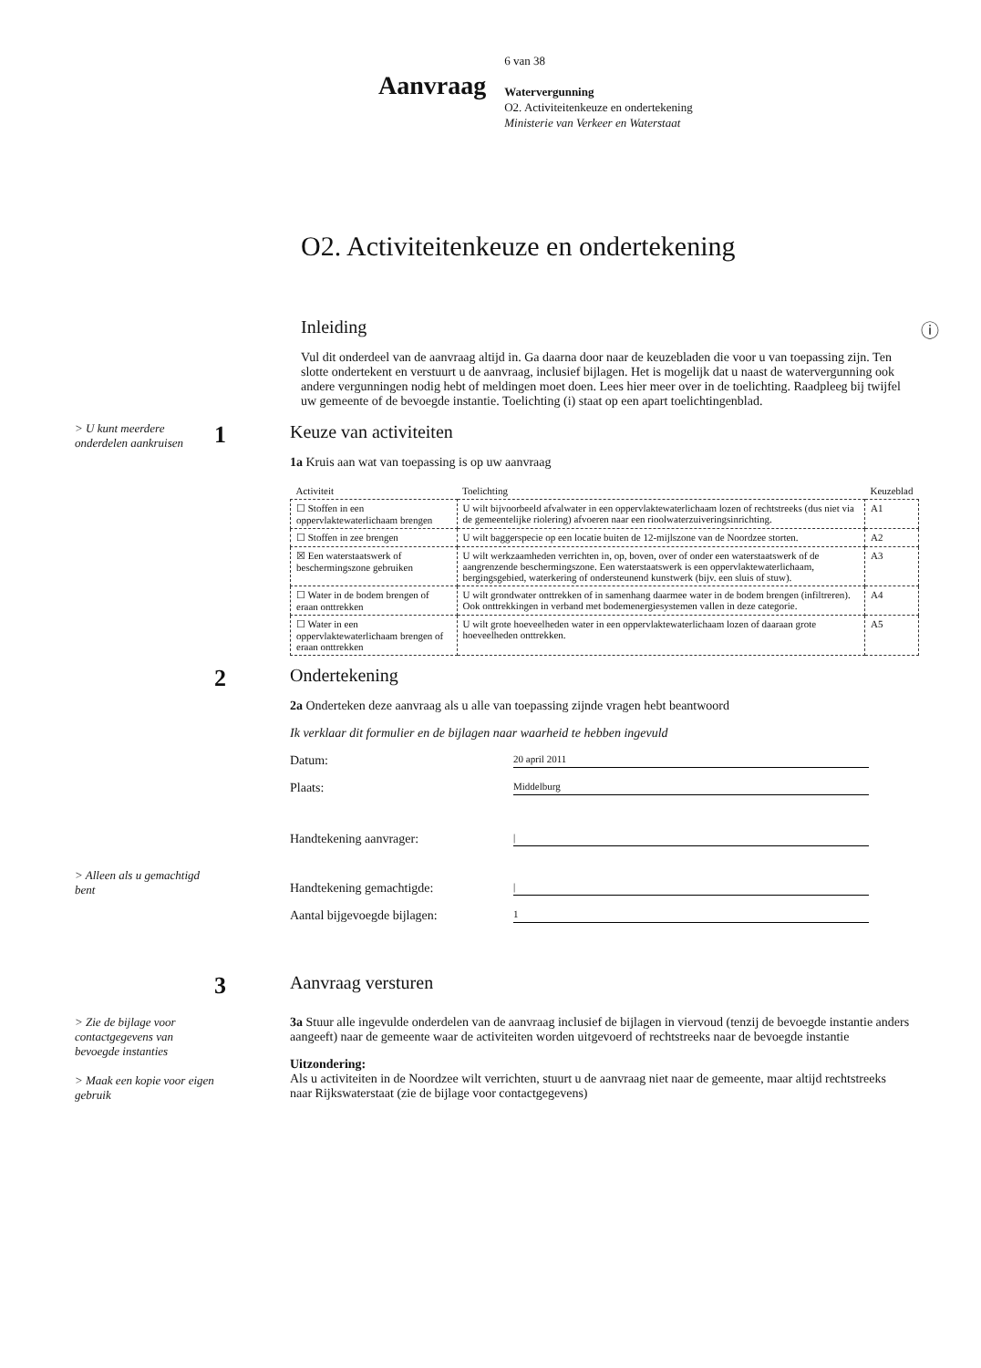Aanvraag
6 van 38
Watervergunning
O2. Activiteitenkeuze en ondertekening
Ministerie van Verkeer en Waterstaat
O2. Activiteitenkeuze en ondertekening
Inleiding ⓘ
Vul dit onderdeel van de aanvraag altijd in. Ga daarna door naar de keuzebladen die voor u van toepassing zijn. Ten slotte ondertekent en verstuurt u de aanvraag, inclusief bijlagen. Het is mogelijk dat u naast de watervergunning ook andere vergunningen nodig hebt of meldingen moet doen. Lees hier meer over in de toelichting. Raadpleeg bij twijfel uw gemeente of de bevoegde instantie. Toelichting (i) staat op een apart toelichtingenblad.
> U kunt meerdere onderdelen aankruisen
1
Keuze van activiteiten
1a Kruis aan wat van toepassing is op uw aanvraag
| Activiteit | Toelichting | Keuzeblad |
| --- | --- | --- |
| ☐ Stoffen in een oppervlaktewaterlichaam brengen | U wilt bijvoorbeeld afvalwater in een oppervlaktewaterlichaam lozen of rechtstreeks (dus niet via de gemeentelijke riolering) afvoeren naar een rioolwaterzuiveringsinrichting. | A1 |
| ☐ Stoffen in zee brengen | U wilt baggerspecie op een locatie buiten de 12-mijlszone van de Noordzee storten. | A2 |
| ☒ Een waterstaatswerk of beschermingszone gebruiken | U wilt werkzaamheden verrichten in, op, boven, over of onder een waterstaatswerk of de aangrenzende beschermingszone. Een waterstaatswerk is een oppervlaktewaterlichaam, bergingsgebied, waterkering of ondersteunend kunstwerk (bijv. een sluis of stuw). | A3 |
| ☐ Water in de bodem brengen of eraan onttrekken | U wilt grondwater onttrekken of in samenhang daarmee water in de bodem brengen (infiltreren). Ook onttrekkingen in verband met bodemenergiesystemen vallen in deze categorie. | A4 |
| ☐ Water in een oppervlaktewaterlichaam brengen of eraan onttrekken | U wilt grote hoeveelheden water in een oppervlaktewaterlichaam lozen of daaraan grote hoeveelheden onttrekken. | A5 |
2
Ondertekening
2a Onderteken deze aanvraag als u alle van toepassing zijnde vragen hebt beantwoord
Ik verklaar dit formulier en de bijlagen naar waarheid te hebben ingevuld
Datum: 20 april 2011
Plaats: Middelburg
Handtekening aanvrager: |
> Alleen als u gemachtigd bent
Handtekening gemachtigde: |
Aantal bijgevoegde bijlagen: 1
3
Aanvraag versturen
> Zie de bijlage voor contactgegevens van bevoegde instanties
> Maak een kopie voor eigen gebruik
3a Stuur alle ingevulde onderdelen van de aanvraag inclusief de bijlagen in viervoud (tenzij de bevoegde instantie anders aangeeft) naar de gemeente waar de activiteiten worden uitgevoerd of rechtstreeks naar de bevoegde instantie
Uitzondering:
Als u activiteiten in de Noordzee wilt verrichten, stuurt u de aanvraag niet naar de gemeente, maar altijd rechtstreeks naar Rijkswaterstaat (zie de bijlage voor contactgegevens)